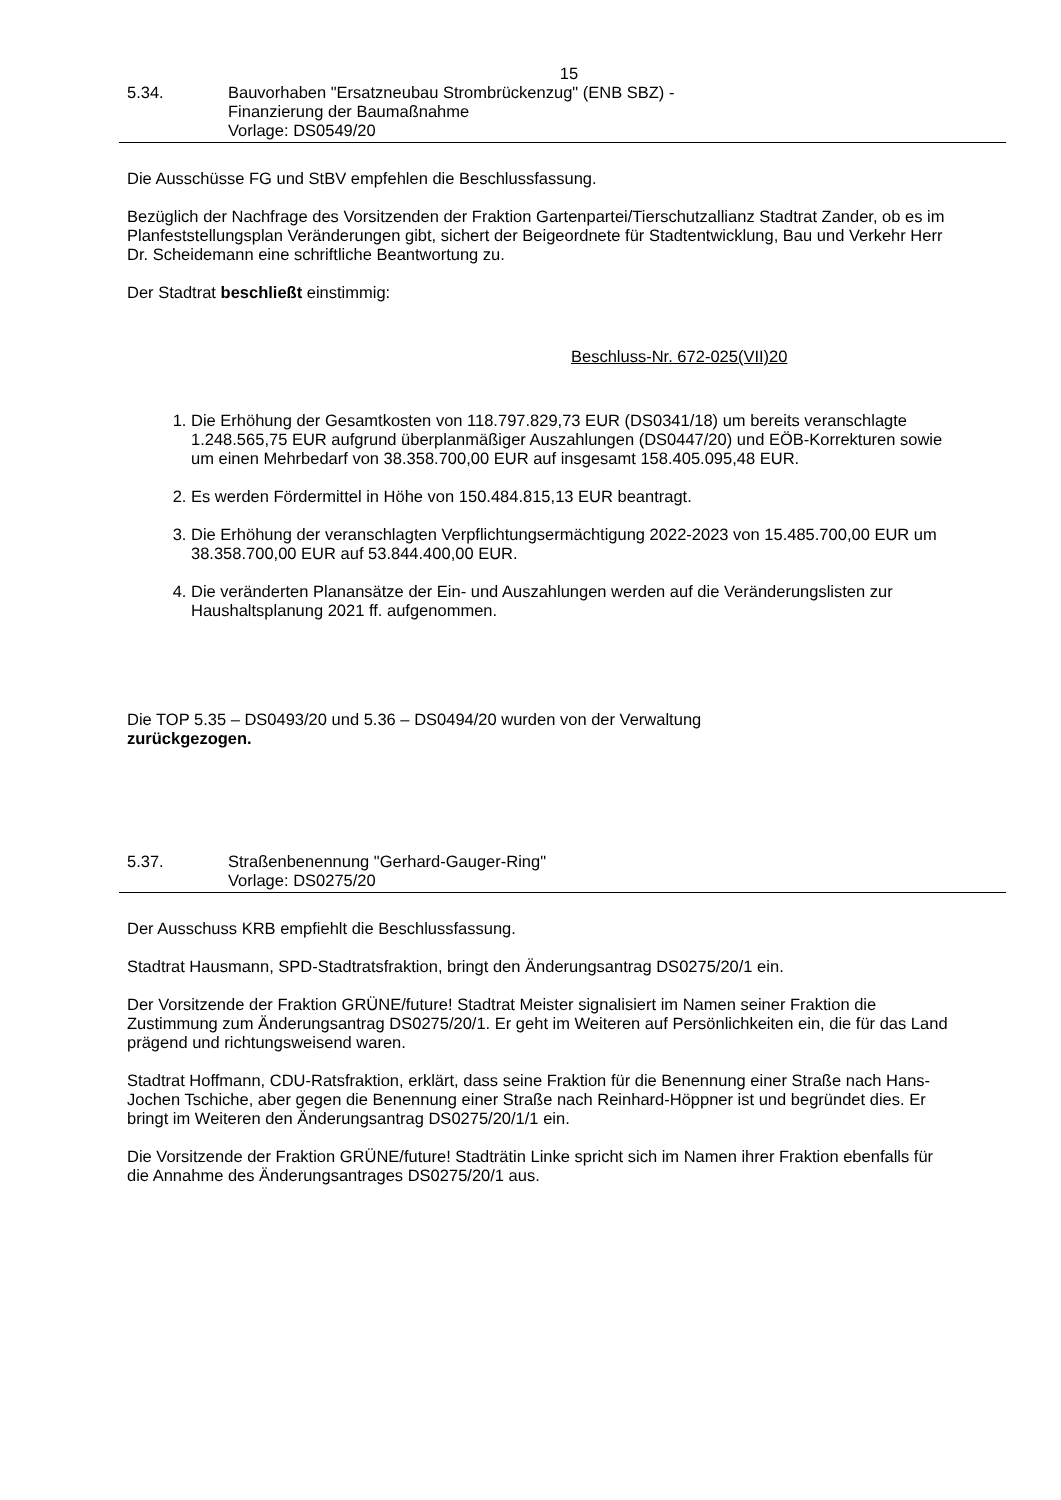15
5.34. Bauvorhaben "Ersatzneubau Strombrückenzug" (ENB SBZ) -
Finanzierung der Baumaßnahme
Vorlage: DS0549/20
Die Ausschüsse FG und StBV empfehlen die Beschlussfassung.
Bezüglich der Nachfrage des Vorsitzenden der Fraktion Gartenpartei/Tierschutzallianz Stadtrat Zander, ob es im Planfeststellungsplan Veränderungen gibt, sichert der Beigeordnete für Stadtentwicklung, Bau und Verkehr Herr Dr. Scheidemann eine schriftliche Beantwortung zu.
Der Stadtrat beschließt einstimmig:
Beschluss-Nr. 672-025(VII)20
1. Die Erhöhung der Gesamtkosten von 118.797.829,73 EUR (DS0341/18) um bereits veranschlagte 1.248.565,75 EUR aufgrund überplanmäßiger Auszahlungen (DS0447/20) und EÖB-Korrekturen sowie um einen Mehrbedarf von 38.358.700,00 EUR auf insgesamt 158.405.095,48 EUR.
2. Es werden Fördermittel in Höhe von 150.484.815,13 EUR beantragt.
3. Die Erhöhung der veranschlagten Verpflichtungsermächtigung 2022-2023 von 15.485.700,00 EUR um 38.358.700,00 EUR auf 53.844.400,00 EUR.
4. Die veränderten Planansätze der Ein- und Auszahlungen werden auf die Veränderungslisten zur Haushaltsplanung 2021 ff. aufgenommen.
Die TOP 5.35 – DS0493/20 und 5.36 – DS0494/20 wurden von der Verwaltung
zurückgezogen.
5.37. Straßenbenennung "Gerhard-Gauger-Ring"
Vorlage: DS0275/20
Der Ausschuss KRB empfiehlt die Beschlussfassung.
Stadtrat Hausmann, SPD-Stadtratsfraktion, bringt den Änderungsantrag DS0275/20/1 ein.
Der Vorsitzende der Fraktion GRÜNE/future! Stadtrat Meister signalisiert im Namen seiner Fraktion die Zustimmung zum Änderungsantrag DS0275/20/1. Er geht im Weiteren auf Persönlichkeiten ein, die für das Land prägend und richtungsweisend waren.
Stadtrat Hoffmann, CDU-Ratsfraktion, erklärt, dass seine Fraktion für die Benennung einer Straße nach Hans-Jochen Tschiche, aber gegen die Benennung einer Straße nach Reinhard-Höppner ist und begründet dies. Er bringt im Weiteren den Änderungsantrag DS0275/20/1/1 ein.
Die Vorsitzende der Fraktion GRÜNE/future! Stadträtin Linke spricht sich im Namen ihrer Fraktion ebenfalls für die Annahme des Änderungsantrages DS0275/20/1 aus.